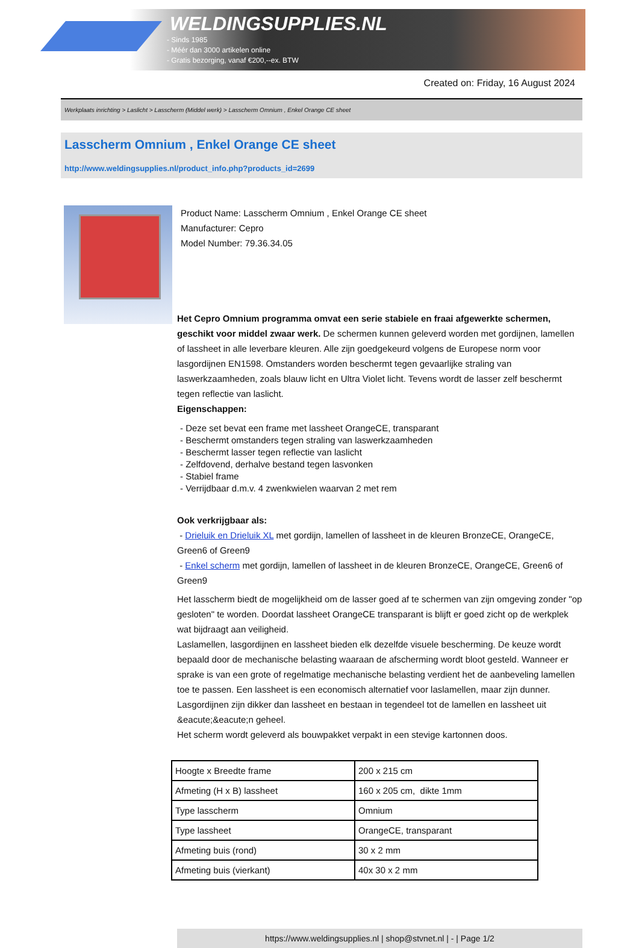WELDINGSUPPLIES.NL
- Sinds 1985
- Méér dan 3000 artikelen online
- Gratis bezorging, vanaf €200,--ex. BTW
Created on: Friday, 16 August 2024
Werkplaats inrichting > Laslicht > Lasscherm (Middel werk) > Lasscherm Omnium , Enkel Orange CE sheet
Lasscherm Omnium , Enkel Orange CE sheet
http://www.weldingsupplies.nl/product_info.php?products_id=2699
Product Name: Lasscherm Omnium , Enkel Orange CE sheet
Manufacturer: Cepro
Model Number: 79.36.34.05
Het Cepro Omnium programma omvat een serie stabiele en fraai afgewerkte schermen, geschikt voor middel zwaar werk. De schermen kunnen geleverd worden met gordijnen, lamellen of lassheet in alle leverbare kleuren. Alle zijn goedgekeurd volgens de Europese norm voor lasgordijnen EN1598. Omstanders worden beschermt tegen gevaarlijke straling van laswerkzaamheden, zoals blauw licht en Ultra Violet licht. Tevens wordt de lasser zelf beschermt tegen reflectie van laslicht.
Eigenschappen:
- Deze set bevat een frame met lassheet OrangeCE, transparant
- Beschermt omstanders tegen straling van laswerkzaamheden
- Beschermt lasser tegen reflectie van laslicht
- Zelfdovend, derhalve bestand tegen lasvonken
- Stabiel frame
- Verrijdbaar d.m.v. 4 zwenkwielen waarvan 2 met rem
Ook verkrijgbaar als:
- Drieluik en Drieluik XL met gordijn, lamellen of lassheet in de kleuren BronzeCE, OrangeCE, Green6 of Green9
- Enkel scherm met gordijn, lamellen of lassheet in de kleuren BronzeCE, OrangeCE, Green6 of Green9
Het lasscherm biedt de mogelijkheid om de lasser goed af te schermen van zijn omgeving zonder "op gesloten" te worden. Doordat lassheet OrangeCE transparant is blijft er goed zicht op de werkplek wat bijdraagt aan veiligheid.
Laslamellen, lasgordijnen en lassheet bieden elk dezelfde visuele bescherming. De keuze wordt bepaald door de mechanische belasting waaraan de afscherming wordt bloot gesteld. Wanneer er sprake is van een grote of regelmatige mechanische belasting verdient het de aanbeveling lamellen toe te passen. Een lassheet is een economisch alternatief voor laslamellen, maar zijn dunner. Lasgordijnen zijn dikker dan lassheet en bestaan in tegendeel tot de lamellen en lassheet uit &eacute;&eacute;n geheel.
Het scherm wordt geleverd als bouwpakket verpakt in een stevige kartonnen doos.
| Hoogte x Breedte frame | 200 x 215 cm |
| Afmeting (H x B) lassheet | 160 x 205 cm, dikte 1mm |
| Type lasscherm | Omnium |
| Type lassheet | OrangeCE, transparant |
| Afmeting buis (rond) | 30 x 2 mm |
| Afmeting buis (vierkant) | 40x 30 x 2 mm |
https://www.weldingsupplies.nl | shop@stvnet.nl | - | Page 1/2